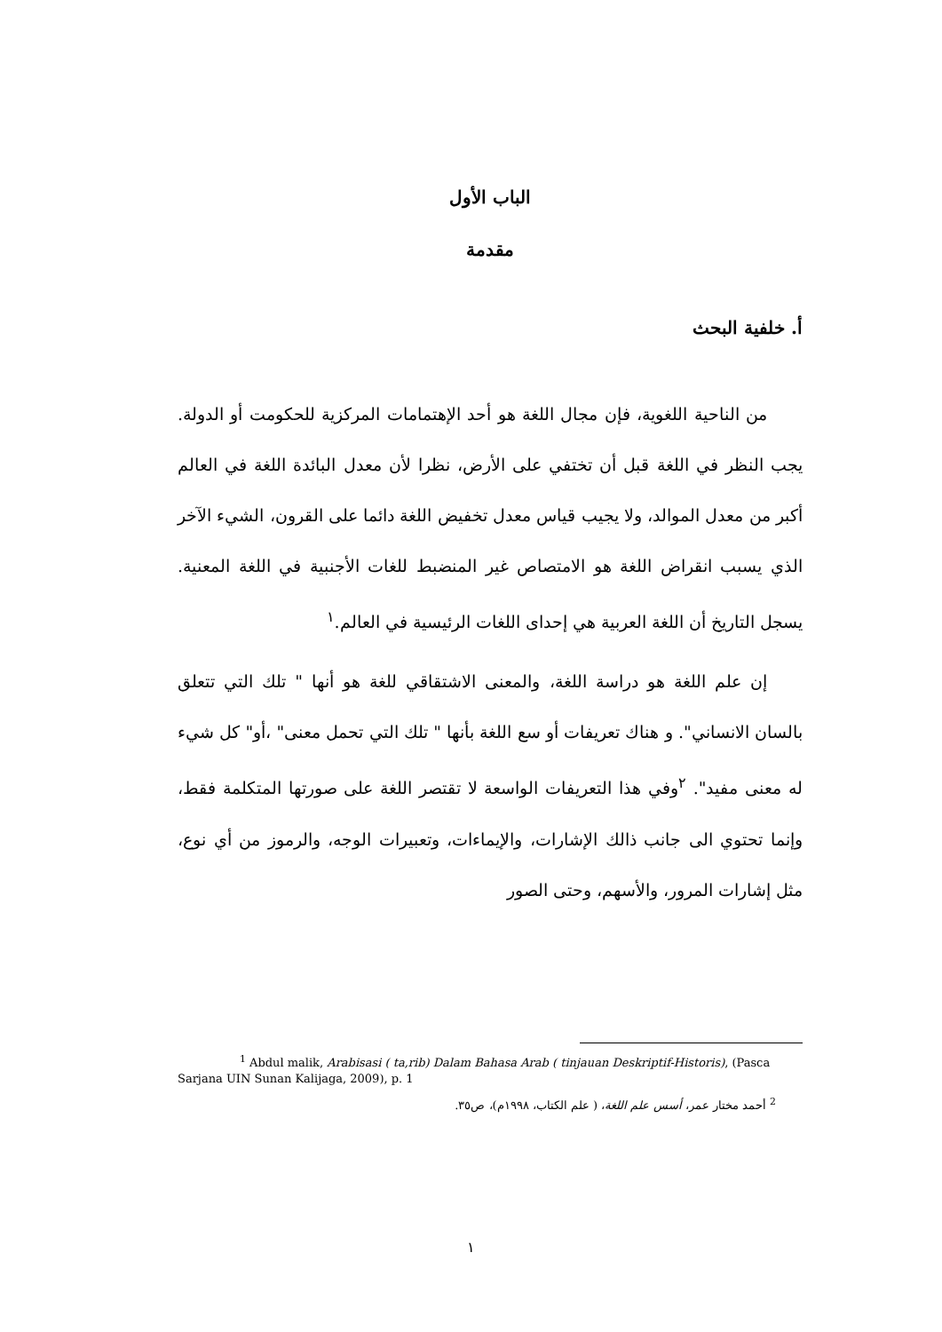الباب الأول
مقدمة
أ. خلفية البحث
من الناحية اللغوية، فإن مجال اللغة هو أحد الإهتمامات المركزية للحكومت أو الدولة. يجب النظر في اللغة قبل أن تختفي على الأرض، نظرا لأن معدل البائدة اللغة في العالم أكبر من معدل الموالد، ولا يجيب قياس معدل تخفيض اللغة دائما على القرون، الشيء الآخر الذي يسبب انقراض اللغة هو الامتصاص غير المنضبط للغات الأجنبية في اللغة المعنية. يسجل التاريخ أن اللغة العربية هي إحداى اللغات الرئيسية في العالم.<sup>١</sup>
إن علم اللغة هو دراسة اللغة، والمعنى الاشتقاقي للغة هو أنها " تلك التي تتعلق بالسان الانساني". و هناك تعريفات أو سع اللغة بأنها " تلك التي تحمل معنى" ،أو" كل شيء له معنى مفيد". <sup>٢</sup>وفي هذا التعريفات الواسعة لا تقتصر اللغة على صورتها المتكلمة فقط، وإنما تحتوي الى جانب ذالك الإشارات، والإيماءات، وتعبيرات الوجه، والرموز من أي نوع، مثل إشارات المرور، والأسهم، وحتى الصور
<sup>1</sup> Abdul malik, Arabisasi ( ta,rib) Dalam Bahasa Arab ( tinjauan Deskriptif-Historis), (Pasca Sarjana UIN Sunan Kalijaga, 2009), p. 1
<sup>2</sup> أحمد مختار عمر، أسس علم اللغة، ( علم الكتاب، ١٩٩٨م)، ص٣٥.
١